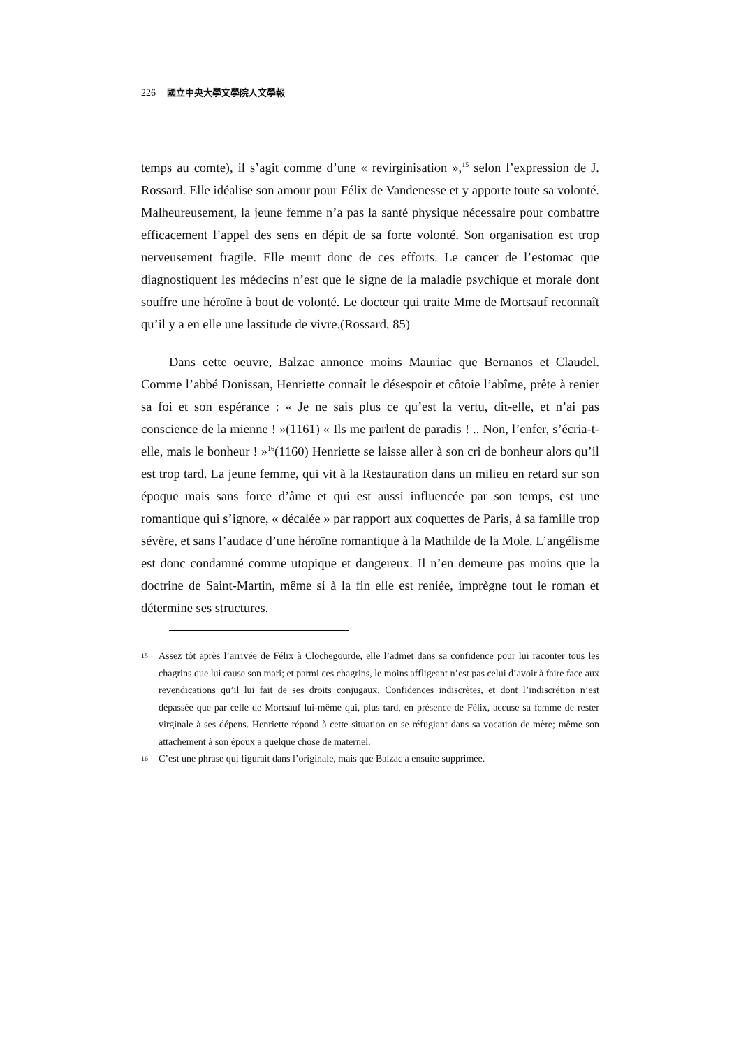226 國立中央大學文學院人文學報
temps au comte), il s’agit comme d’une « revirginisation »,<sup>15</sup> selon l’expression de J. Rossard. Elle idéalise son amour pour Félix de Vandenesse et y apporte toute sa volonté. Malheureusement, la jeune femme n’a pas la santé physique nécessaire pour combattre efficacement l’appel des sens en dépit de sa forte volonté. Son organisation est trop nerveusement fragile. Elle meurt donc de ces efforts. Le cancer de l’estomac que diagnostiquent les médecins n’est que le signe de la maladie psychique et morale dont souffre une héroïne à bout de volonté. Le docteur qui traite Mme de Mortsauf reconnaît qu’il y a en elle une lassitude de vivre.(Rossard, 85)
Dans cette oeuvre, Balzac annonce moins Mauriac que Bernanos et Claudel. Comme l’abbé Donissan, Henriette connaît le désespoir et côtoie l’abîme, prête à renier sa foi et son espérance : « Je ne sais plus ce qu’est la vertu, dit-elle, et n’ai pas conscience de la mienne ! »(1161) « Ils me parlent de paradis ! .. Non, l’enfer, s’écria-t-elle, mais le bonheur ! »<sup>16</sup>(1160) Henriette se laisse aller à son cri de bonheur alors qu’il est trop tard. La jeune femme, qui vit à la Restauration dans un milieu en retard sur son époque mais sans force d’âme et qui est aussi influencée par son temps, est une romantique qui s’ignore, « décalée » par rapport aux coquettes de Paris, à sa famille trop sévère, et sans l’audace d’une héroïne romantique à la Mathilde de la Mole. L’angélisme est donc condamné comme utopique et dangereux. Il n’en demeure pas moins que la doctrine de Saint-Martin, même si à la fin elle est reniée, imprègne tout le roman et détermine ses structures.
15 Assez tôt après l’arrivée de Félix à Clochegourde, elle l’admet dans sa confidence pour lui raconter tous les chagrins que lui cause son mari; et parmi ces chagrins, le moins affligeant n’est pas celui d’avoir à faire face aux revendications qu’il lui fait de ses droits conjugaux. Confidences indiscrètes, et dont l’indiscrétion n’est dépassée que par celle de Mortsauf lui-même qui, plus tard, en présence de Félix, accuse sa femme de rester virginale à ses dépens. Henriette répond à cette situation en se réfugiant dans sa vocation de mère; même son attachement à son époux a quelque chose de maternel.
16 C’est une phrase qui figurait dans l’originale, mais que Balzac a ensuite supprimée.